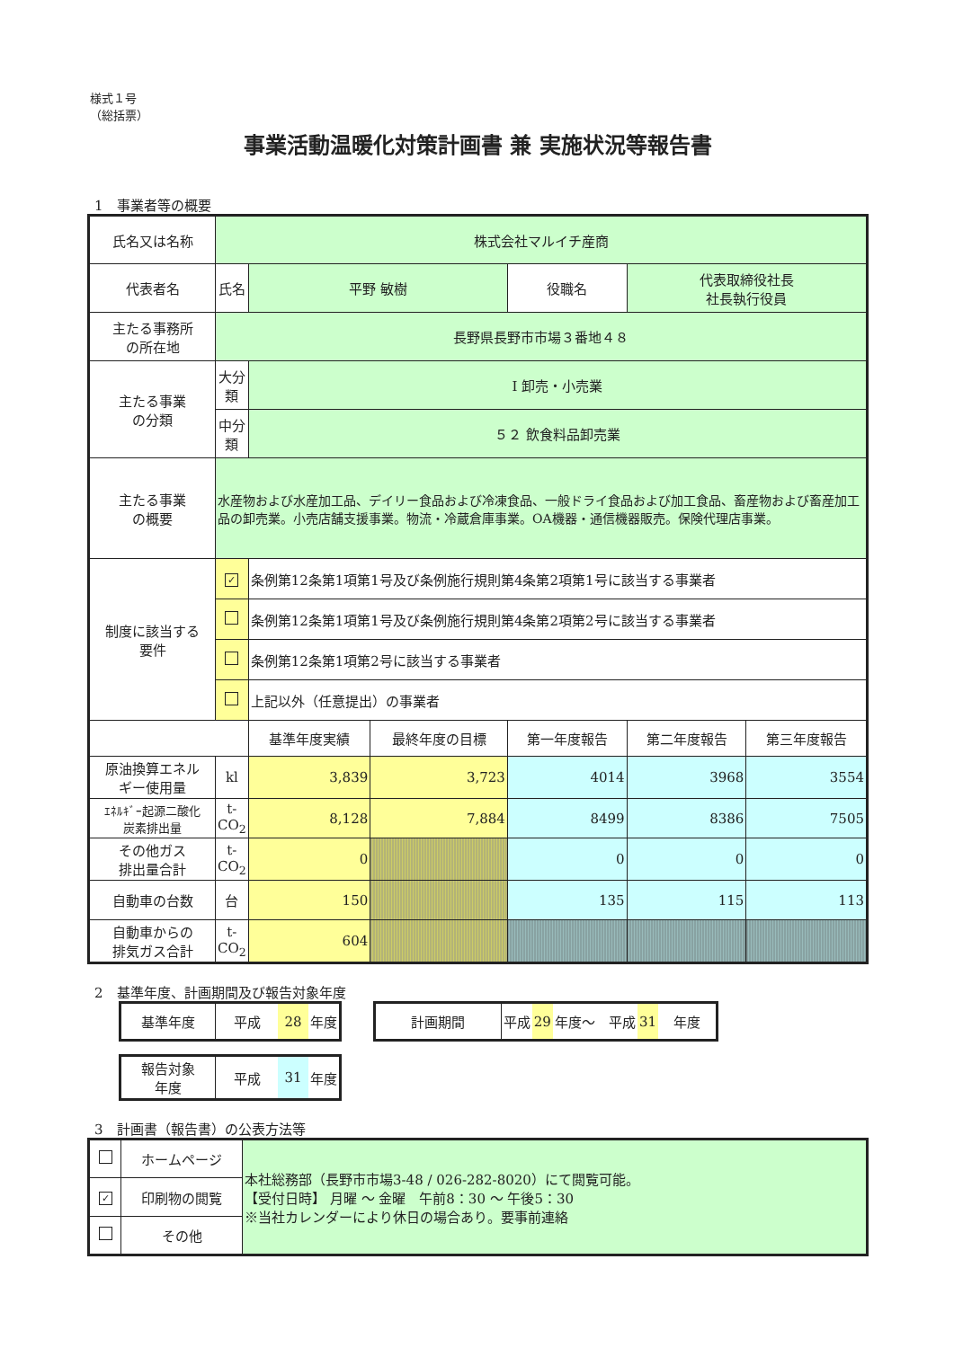様式１号
（総括票）
事業活動温暖化対策計画書 兼 実施状況等報告書
1　事業者等の概要
| 氏名又は名称 | 株式会社マルイチ産商 | | | | | | |
| 代表者名 | 氏名 | 平野 敏樹 | | 役職名 | 代表取締役社長 社長執行役員 | | |
| 主たる事務所 の所在地 | 長野県長野市市場３番地４８ | | | | | | |
| 主たる事業 の分類 | 大分類 | Ⅰ 卸売・小売業 | | | | | |
| | 中分類 | ５２ 飲食料品卸売業 | | | | | |
| 主たる事業 の概要 | 水産物および水産加工品、デイリー食品および冷凍食品、一般ドライ食品および加工食品、畜産物および畜産加工品の卸売業。小売店舗支援事業。物流・冷蔵倉庫事業。OA機器・通信機器販売。保険代理店事業。 | | | | | | |
| 制度に該当する 要件 | ✓ | 条例第12条第1項第1号及び条例施行規則第4条第2項第1号に該当する事業者 | | | | | |
| | | 条例第12条第1項第1号及び条例施行規則第4条第2項第2号に該当する事業者 | | | | | |
| | | 条例第12条第1項第2号に該当する事業者 | | | | | |
| | | 上記以外（任意提出）の事業者 | | | | | |
| | | 基準年度実績 | 最終年度の目標 | 第一年度報告 | | 第二年度報告 | 第三年度報告 |
| 原油換算エネル ギー使用量 | kl | 3,839 | 3,723 | 4014 | | 3968 | 3554 |
| ｴﾈﾙｷﾞｰ起源二酸化 炭素排出量 | t- CO<sub>2</sub> | 8,128 | 7,884 | 8499 | | 8386 | 7505 |
| その他ガス 排出量合計 | t- CO<sub>2</sub> | 0 | | 0 | | 0 | 0 |
| 自動車の台数 | 台 | 150 | | 135 | | 115 | 113 |
| 自動車からの 排気ガス合計 | t- CO<sub>2</sub> | 604 | | | | | |
2　基準年度、計画期間及び報告対象年度
| 基準年度 | 平成 | 28 | 年度 |
| 計画期間 | 平成 | 29 | 年度～ 平成 | 31 | 年度 |
| 報告対象 年度 | 平成 | 31 | 年度 |
3　計画書（報告書）の公表方法等
| | ホームページ | 本社総務部（長野市市場3-48 / 026-282-8020）にて閲覧可能。 【受付日時】 月曜 ～ 金曜 午前8：30 ～ 午後5：30 ※当社カレンダーにより休日の場合あり。要事前連絡 |
| ✓ | 印刷物の閲覧 | |
| | その他 | |